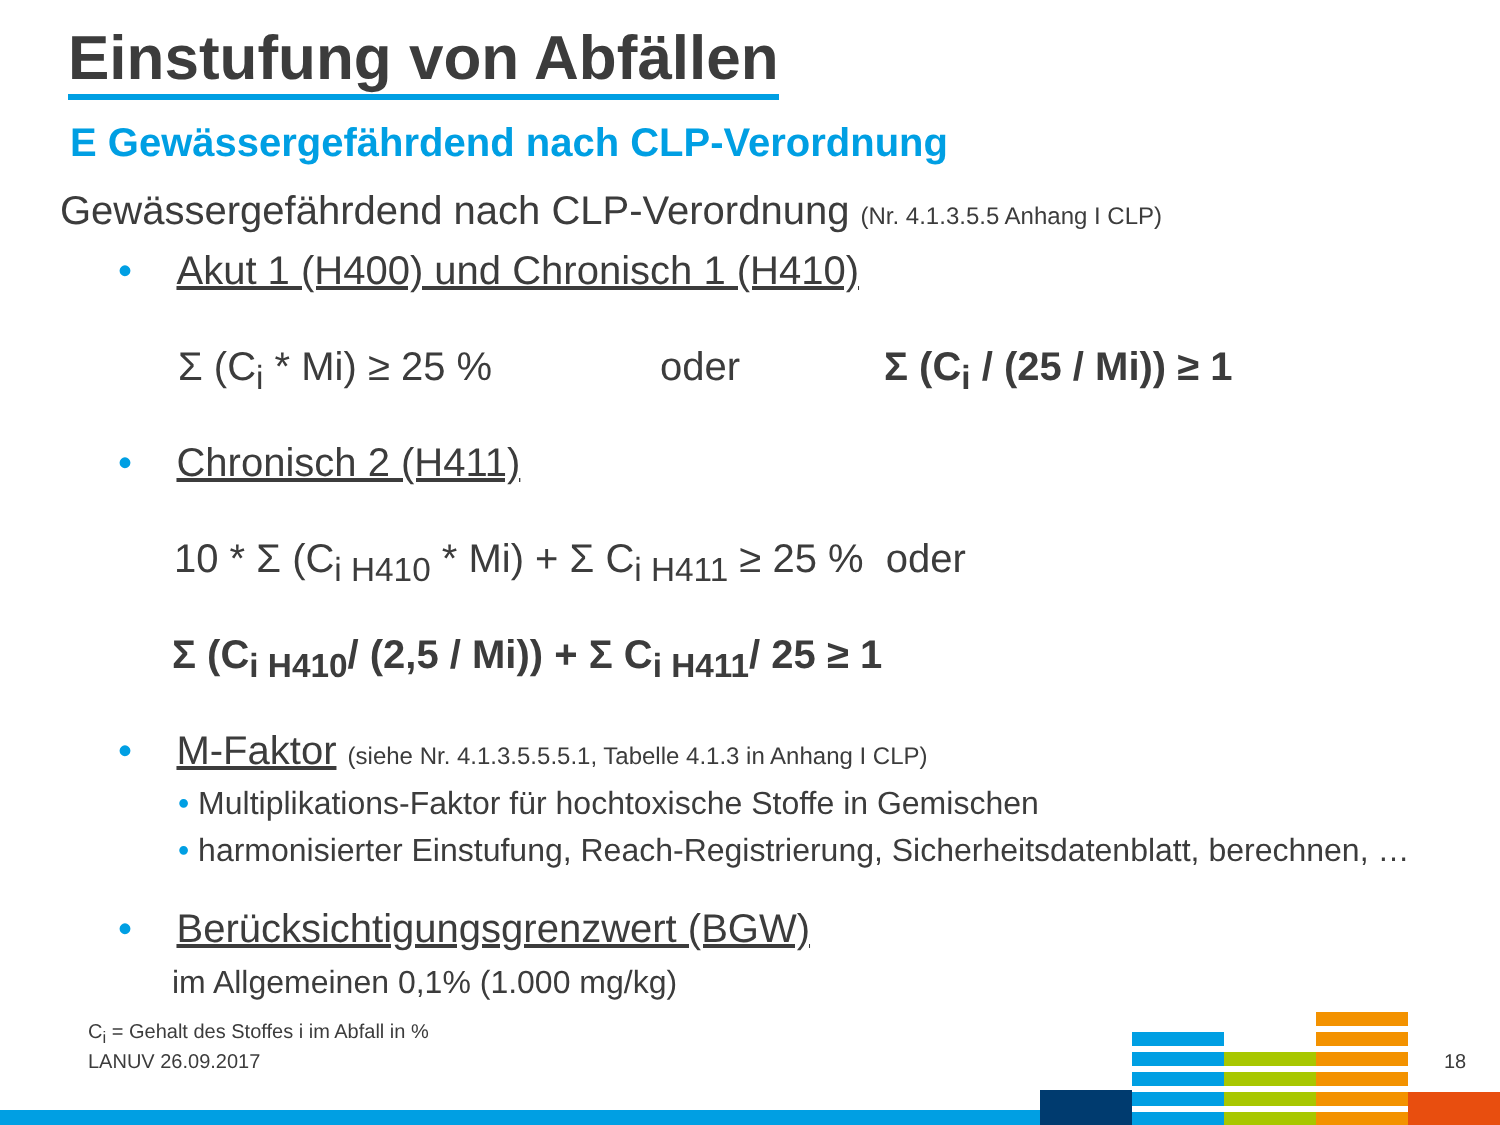Einstufung von Abfällen
E Gewässergefährdend nach CLP-Verordnung
Gewässergefährdend nach CLP-Verordnung (Nr. 4.1.3.5.5 Anhang I CLP)
• Akut 1 (H400) und Chronisch 1 (H410)
Σ (C<sub>i</sub> * Mi) ≥ 25 % oder Σ (C<sub>i</sub> / (25 / Mi)) ≥ 1
• Chronisch 2 (H411)
10 * Σ (C<sub>i H410</sub> * Mi) + Σ C<sub>i H411</sub> ≥ 25 % oder
Σ (C<sub>i H410</sub>/ (2,5 / Mi)) + Σ C<sub>i H411</sub>/ 25 ≥ 1
• M-Faktor (siehe Nr. 4.1.3.5.5.5.1, Tabelle 4.1.3 in Anhang I CLP)
• Multiplikations-Faktor für hochtoxische Stoffe in Gemischen
• harmonisierter Einstufung, Reach-Registrierung, Sicherheitsdatenblatt, berechnen, …
• Berücksichtigungsgrenzwert (BGW)
im Allgemeinen 0,1% (1.000 mg/kg)
C<sub>i</sub> = Gehalt des Stoffes i im Abfall in %
LANUV 26.09.2017 18